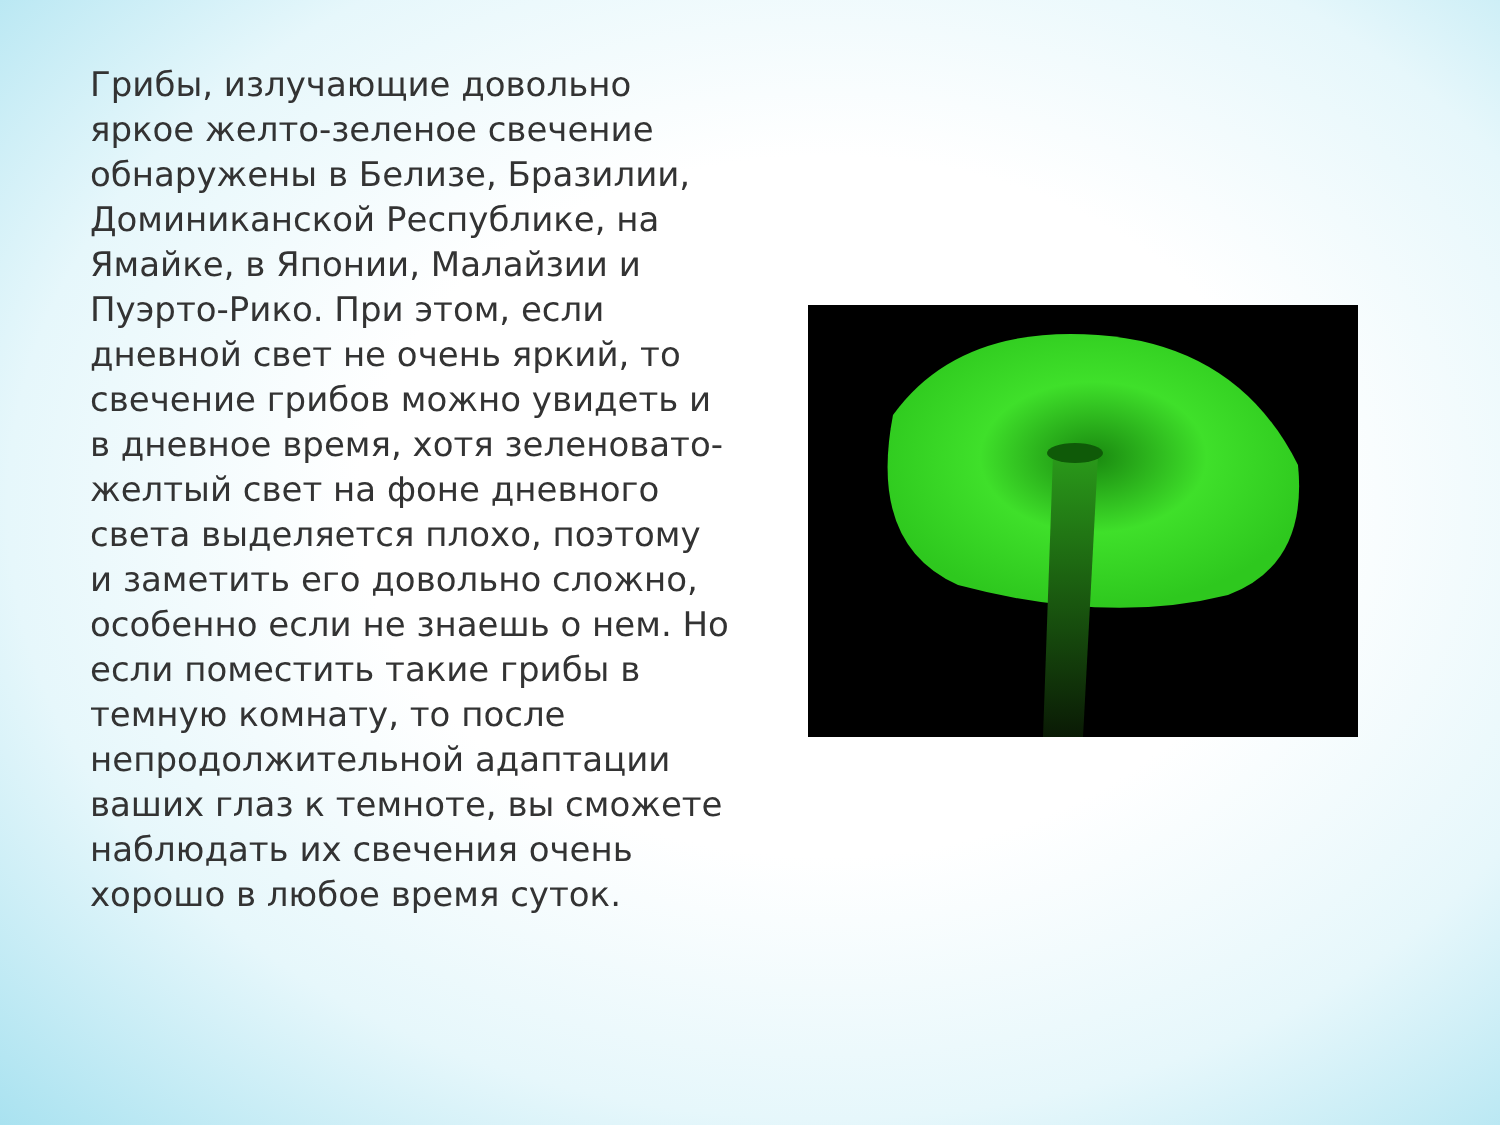Грибы, излучающие довольно яркое желто-зеленое свечение обнаружены в Белизе, Бразилии, Доминиканской Республике, на Ямайке, в Японии, Малайзии и Пуэрто-Рико. При этом, если дневной свет не очень яркий, то свечение грибов можно увидеть и в дневное время, хотя зеленовато-желтый свет на фоне дневного света выделяется плохо, поэтому и заметить его довольно сложно, особенно если не знаешь о нем. Но если поместить такие грибы в темную комнату, то после непродолжительной адаптации ваших глаз к темноте, вы сможете наблюдать их свечения очень хорошо в любое время суток.